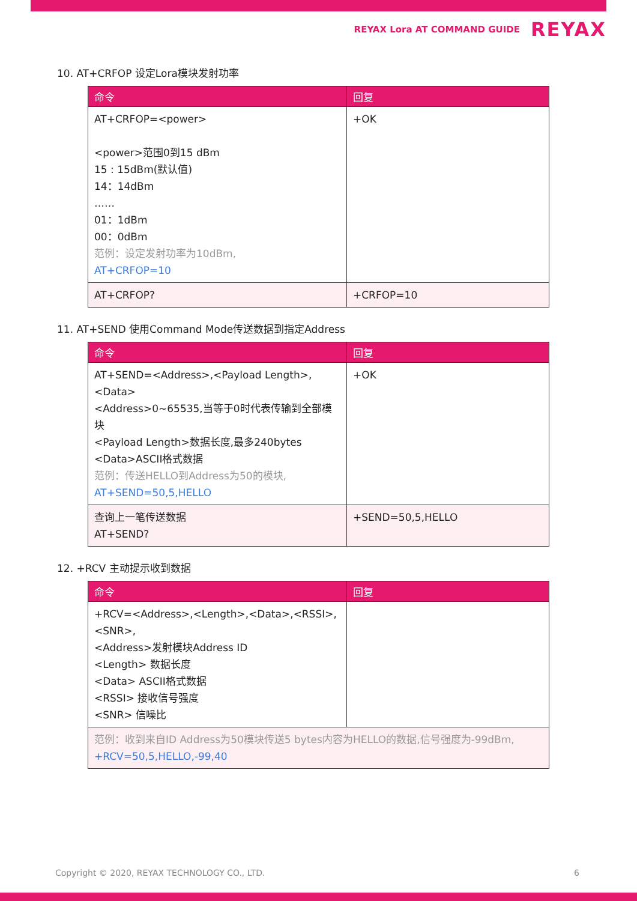REYAX Lora AT COMMAND GUIDE REYAX
10. AT+CRFOP 设定Lora模块发射功率
| 命令 | 回复 |
| --- | --- |
| AT+CRFOP=<power> <power>范围0到15 dBm 15 : 15dBm(默认值) 14：14dBm …… 01：1dBm 00：0dBm 范例：设定发射功率为10dBm, AT+CRFOP=10 | +OK |
| AT+CRFOP? | +CRFOP=10 |
11. AT+SEND 使用Command Mode传送数据到指定Address
| 命令 | 回复 |
| --- | --- |
| AT+SEND=<Address>,<Payload Length>,<Data> <Address>0~65535,当等于0时代表传输到全部模块 <Payload Length>数据长度,最多240bytes <Data>ASCII格式数据 范例：传送HELLO到Address为50的模块, AT+SEND=50,5,HELLO | +OK |
| 查询上一笔传送数据 AT+SEND? | +SEND=50,5,HELLO |
12. +RCV 主动提示收到数据
| 命令 | 回复 |
| --- | --- |
| +RCV=<Address>,<Length>,<Data>,<RSSI>,<SNR>, <Address>发射模块Address ID <Length> 数据长度 <Data> ASCII格式数据 <RSSI> 接收信号强度 <SNR> 信噪比 | |
| 范例：收到来自ID Address为50模块传送5 bytes内容为HELLO的数据,信号强度为-99dBm, +RCV=50,5,HELLO,-99,40 | |
Copyright © 2020, REYAX TECHNOLOGY CO., LTD. 6